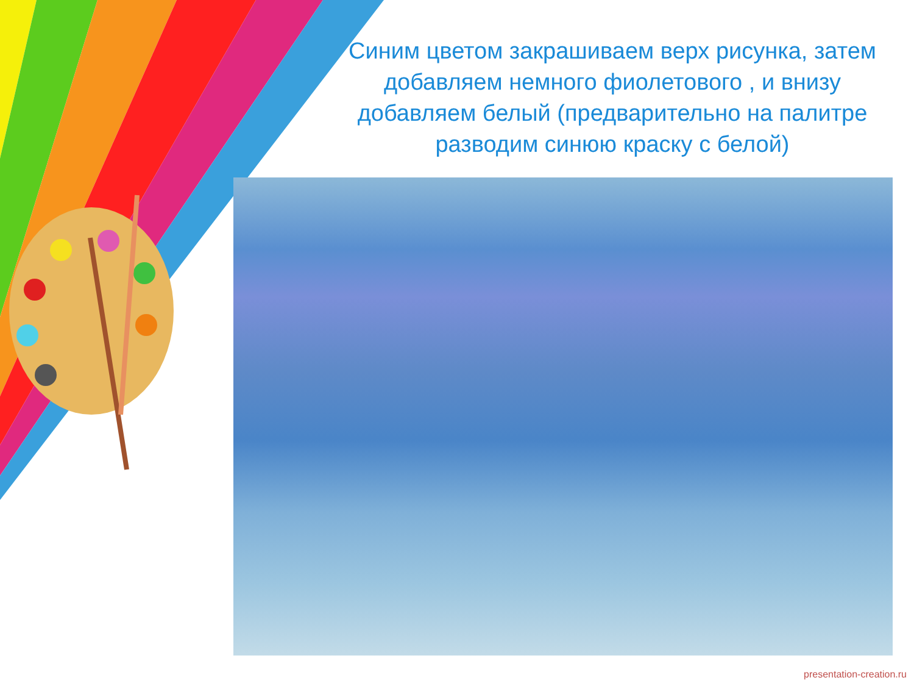Синим цветом закрашиваем верх рисунка, затем добавляем немного фиолетового , и внизу добавляем белый (предварительно на палитре разводим синюю краску с белой)
presentation-creation.ru